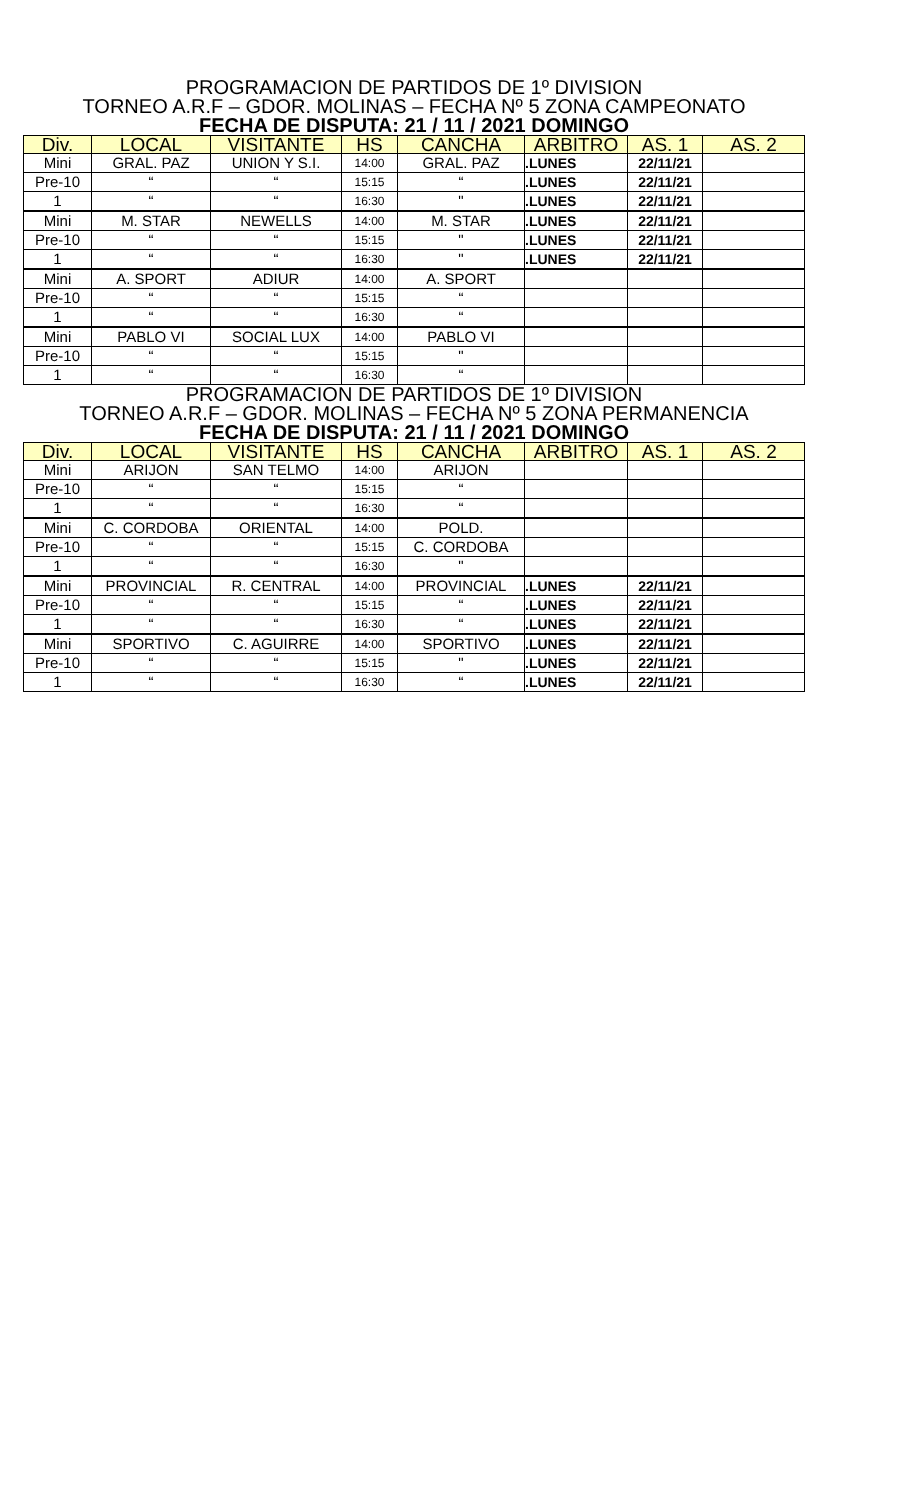PROGRAMACION DE PARTIDOS DE 1º DIVISION
TORNEO A.R.F – GDOR. MOLINAS – FECHA Nº 5 ZONA CAMPEONATO
FECHA DE DISPUTA: 21 / 11 / 2021 DOMINGO
| Div. | LOCAL | VISITANTE | HS | CANCHA | ARBITRO | AS. 1 | AS. 2 |
| --- | --- | --- | --- | --- | --- | --- | --- |
| Mini | GRAL. PAZ | UNION Y S.I. | 14:00 | GRAL. PAZ | .LUNES | 22/11/21 | |
| Pre-10 | “ | “ | 15:15 | “ | .LUNES | 22/11/21 | |
| 1 | “ | “ | 16:30 | " | .LUNES | 22/11/21 | |
| Mini | M. STAR | NEWELLS | 14:00 | M. STAR | .LUNES | 22/11/21 | |
| Pre-10 | “ | “ | 15:15 | " | .LUNES | 22/11/21 | |
| 1 | “ | “ | 16:30 | " | .LUNES | 22/11/21 | |
| Mini | A. SPORT | ADIUR | 14:00 | A. SPORT | | | |
| Pre-10 | “ | “ | 15:15 | “ | | | |
| 1 | “ | “ | 16:30 | “ | | | |
| Mini | PABLO VI | SOCIAL LUX | 14:00 | PABLO VI | | | |
| Pre-10 | “ | “ | 15:15 | " | | | |
| 1 | “ | “ | 16:30 | “ | | | |
PROGRAMACION DE PARTIDOS DE 1º DIVISION
TORNEO A.R.F – GDOR. MOLINAS – FECHA Nº 5 ZONA PERMANENCIA
FECHA DE DISPUTA: 21 / 11 / 2021 DOMINGO
| Div. | LOCAL | VISITANTE | HS | CANCHA | ARBITRO | AS. 1 | AS. 2 |
| --- | --- | --- | --- | --- | --- | --- | --- |
| Mini | ARIJON | SAN TELMO | 14:00 | ARIJON | | | |
| Pre-10 | “ | “ | 15:15 | “ | | | |
| 1 | “ | “ | 16:30 | “ | | | |
| Mini | C. CORDOBA | ORIENTAL | 14:00 | POLD. | | | |
| Pre-10 | “ | “ | 15:15 | C. CORDOBA | | | |
| 1 | “ | “ | 16:30 | " | | | |
| Mini | PROVINCIAL | R. CENTRAL | 14:00 | PROVINCIAL | .LUNES | 22/11/21 | |
| Pre-10 | “ | “ | 15:15 | “ | .LUNES | 22/11/21 | |
| 1 | “ | “ | 16:30 | “ | .LUNES | 22/11/21 | |
| Mini | SPORTIVO | C. AGUIRRE | 14:00 | SPORTIVO | .LUNES | 22/11/21 | |
| Pre-10 | “ | “ | 15:15 | " | .LUNES | 22/11/21 | |
| 1 | “ | “ | 16:30 | “ | .LUNES | 22/11/21 | |